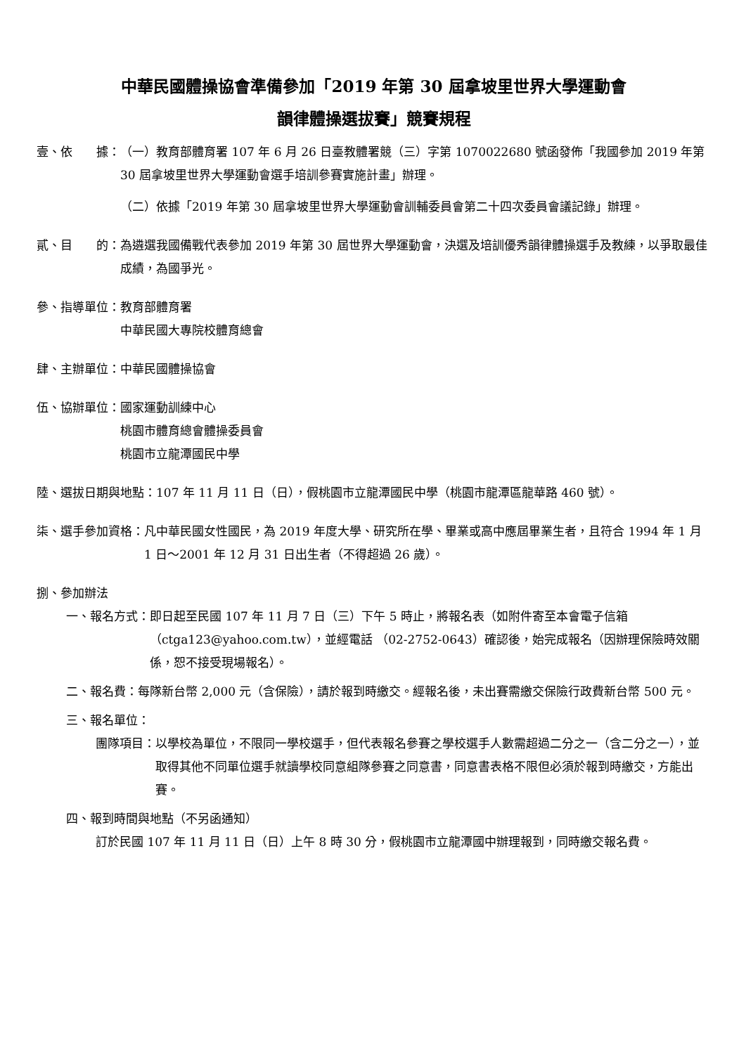中華民國體操協會準備參加「2019 年第 30 屆拿坡里世界大學運動會
韻律體操選拔賽」競賽規程
壹、依　　據： （一）教育部體育署 107 年 6 月 26 日臺教體署競（三）字第 1070022680 號函發佈「我國參加 2019 年第 30 屆拿坡里世界大學運動會選手培訓參賽實施計畫」辦理。
（二）依據「2019 年第 30 屆拿坡里世界大學運動會訓輔委員會第二十四次委員會議記錄」辦理。
貳、目　　的： 為遴選我國備戰代表參加 2019 年第 30 屆世界大學運動會，決選及培訓優秀韻律體操選手及教練，以爭取最佳成績，為國爭光。
參、指導單位： 教育部體育署
中華民國大專院校體育總會
肆、主辦單位： 中華民國體操協會
伍、協辦單位： 國家運動訓練中心
桃園市體育總會體操委員會
桃園市立龍潭國民中學
陸、選拔日期與地點： 107 年 11 月 11 日（日），假桃園市立龍潭國民中學（桃園市龍潭區龍華路 460 號）。
柒、選手參加資格： 凡中華民國女性國民，為 2019 年度大學、研究所在學、畢業或高中應屆畢業生者，且符合 1994 年 1 月 1 日～2001 年 12 月 31 日出生者（不得超過 26 歲）。
捌、參加辦法
一、報名方式： 即日起至民國 107 年 11 月 7 日（三）下午 5 時止，將報名表（如附件寄至本會電子信箱（ctga123@yahoo.com.tw），並經電話 （02-2752-0643）確認後，始完成報名（因辦理保險時效關係，恕不接受現場報名）。
二、報名費： 每隊新台幣 2,000 元（含保險），請於報到時繳交。經報名後，未出賽需繳交保險行政費新台幣 500 元。
三、報名單位：
團隊項目： 以學校為單位，不限同一學校選手，但代表報名參賽之學校選手人數需超過二分之一（含二分之一），並取得其他不同單位選手就讀學校同意組隊參賽之同意書，同意書表格不限但必須於報到時繳交，方能出賽。
四、報到時間與地點（不另函通知）
訂於民國 107 年 11 月 11 日（日）上午 8 時 30 分，假桃園市立龍潭國中辦理報到，同時繳交報名費。